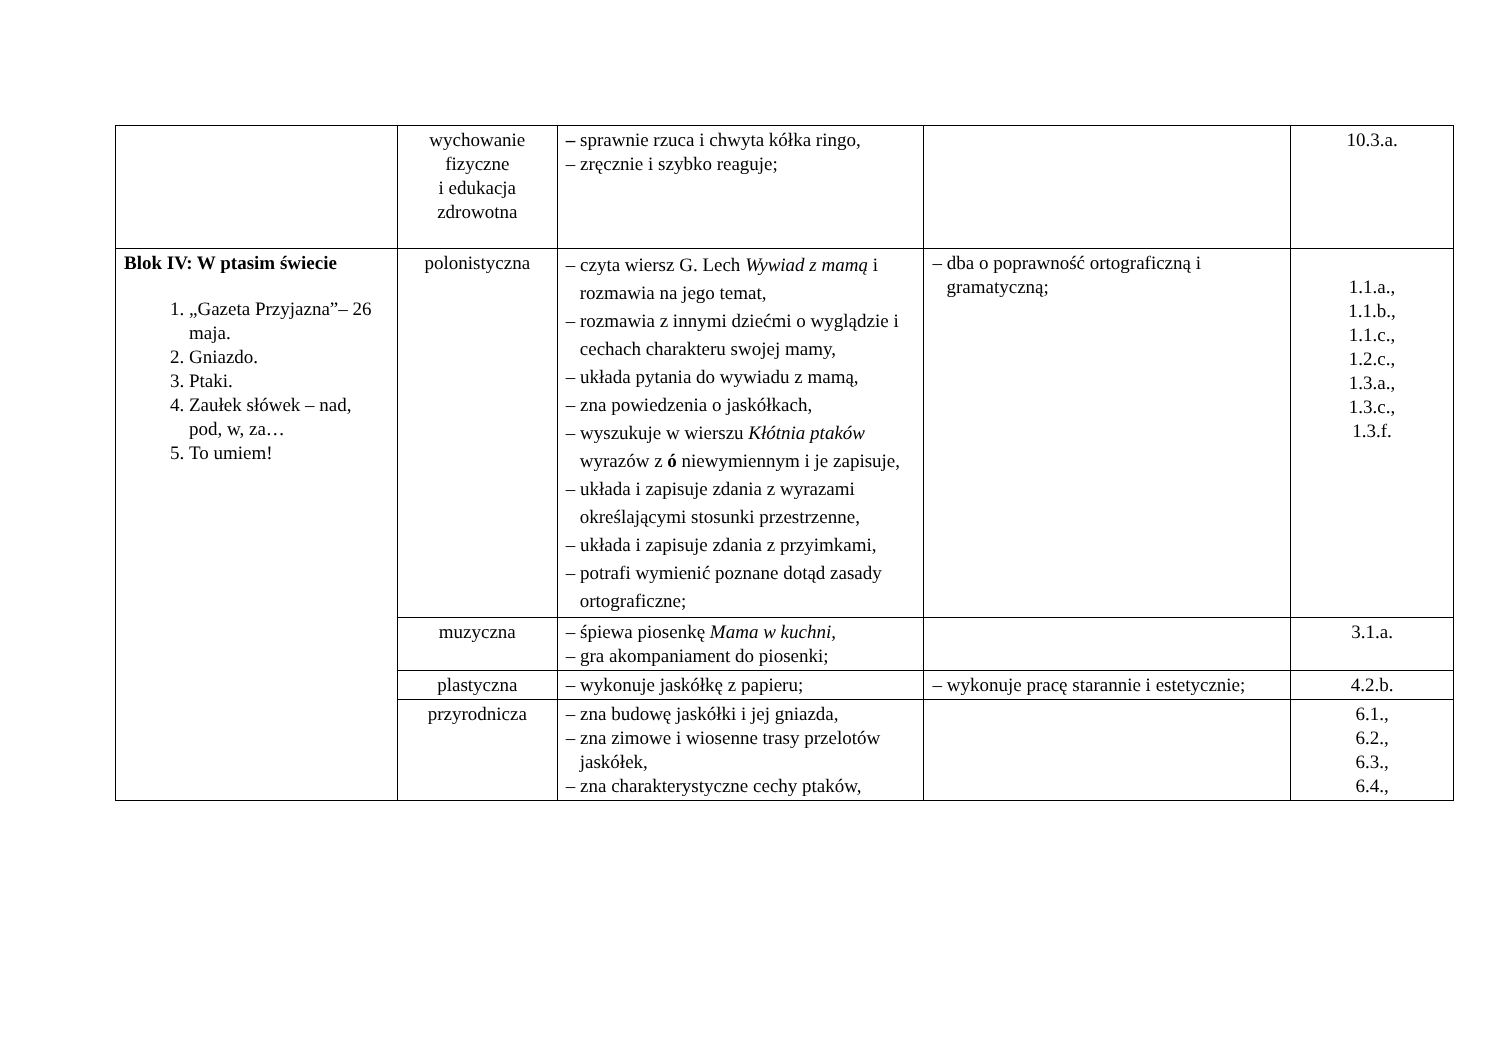| | wychowanie fizyczne i edukacja zdrowotna | – sprawnie rzuca i chwyta kółka ringo, – zręcznie i szybko reaguje; | | 10.3.a. |
| Blok IV: W ptasim świecie 1. „Gazeta Przyjazna”– 26 maja. 2. Gniazdo. 3. Ptaki. 4. Zaułek słówek – nad, pod, w, za… 5. To umiem! | polonistyczna | – czyta wiersz G. Lech Wywiad z mamą i rozmawia na jego temat, – rozmawia z innymi dziećmi o wyglądzie i cechach charakteru swojej mamy, – układa pytania do wywiadu z mamą, – zna powiedzenia o jaskółkach, – wyszukuje w wierszu Kłótnia ptaków wyrazów z ó niewymiennym i je zapisuje, – układa i zapisuje zdania z wyrazami określającymi stosunki przestrzenne, – układa i zapisuje zdania z przyimkami, – potrafi wymienić poznane dotąd zasady ortograficzne; | – dba o poprawność ortograficzną i gramatyczną; | 1.1.a., 1.1.b., 1.1.c., 1.2.c., 1.3.a., 1.3.c., 1.3.f. |
| | muzyczna | – śpiewa piosenkę Mama w kuchni, – gra akompaniament do piosenki; | | 3.1.a. |
| | plastyczna | – wykonuje jaskółkę z papieru; | – wykonuje pracę starannie i estetycznie; | 4.2.b. |
| | przyrodnicza | – zna budowę jaskółki i jej gniazda, – zna zimowe i wiosenne trasy przelotów jaskółek, – zna charakterystyczne cechy ptaków, | | 6.1., 6.2., 6.3., 6.4., |